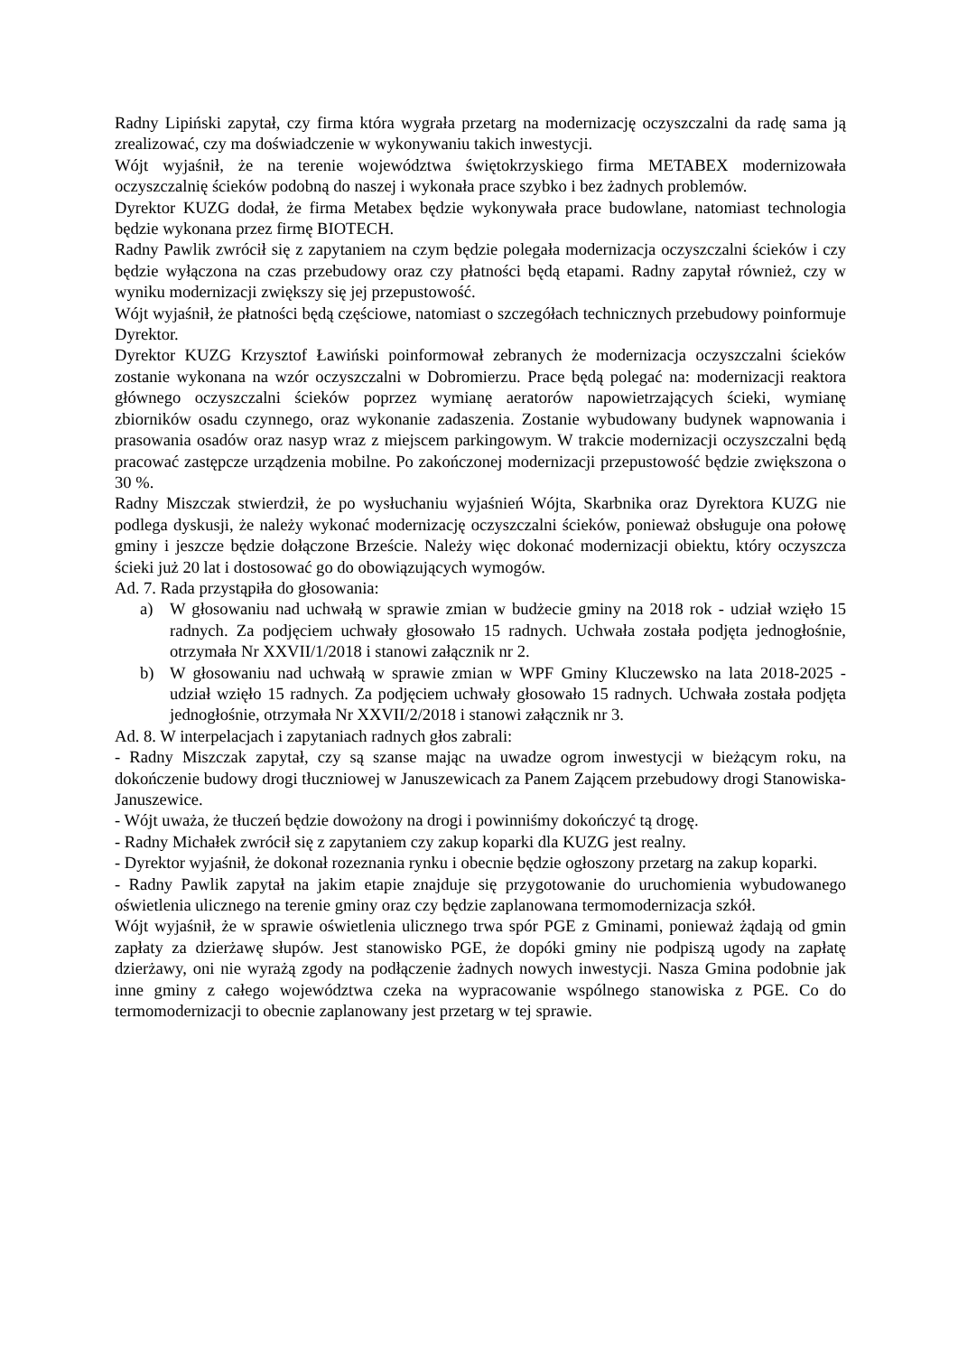Radny Lipiński zapytał, czy firma która wygrała przetarg na modernizację oczyszczalni da radę sama ją zrealizować, czy ma doświadczenie w wykonywaniu takich inwestycji.
Wójt wyjaśnił, że na terenie województwa świętokrzyskiego firma METABEX modernizowała oczyszczalnię ścieków podobną do naszej i wykonała prace szybko i bez żadnych problemów.
Dyrektor KUZG dodał, że firma Metabex będzie wykonywała prace budowlane, natomiast technologia będzie wykonana przez firmę BIOTECH.
Radny Pawlik zwrócił się z zapytaniem na czym będzie polegała modernizacja oczyszczalni ścieków i czy będzie wyłączona na czas przebudowy oraz czy płatności będą etapami. Radny zapytał również, czy w wyniku modernizacji zwiększy się jej przepustowość.
Wójt wyjaśnił, że płatności będą częściowe, natomiast o szczegółach technicznych przebudowy poinformuje Dyrektor.
Dyrektor KUZG Krzysztof Ławiński poinformował zebranych że modernizacja oczyszczalni ścieków zostanie wykonana na wzór oczyszczalni w Dobromierzu. Prace będą polegać na: modernizacji reaktora głównego oczyszczalni ścieków poprzez wymianę aeratorów napowietrzających ścieki, wymianę zbiorników osadu czynnego, oraz wykonanie zadaszenia. Zostanie wybudowany budynek wapnowania i prasowania osadów oraz nasyp wraz z miejscem parkingowym. W trakcie modernizacji oczyszczalni będą pracować zastępcze urządzenia mobilne. Po zakończonej modernizacji przepustowość będzie zwiększona o 30 %.
Radny Miszczak stwierdził, że po wysłuchaniu wyjaśnień Wójta, Skarbnika oraz Dyrektora KUZG nie podlega dyskusji, że należy wykonać modernizację oczyszczalni ścieków, ponieważ obsługuje ona połowę gminy i jeszcze będzie dołączone Brzeście. Należy więc dokonać modernizacji obiektu, który oczyszcza ścieki już 20 lat i dostosować go do obowiązujących wymogów.
Ad. 7. Rada przystąpiła do głosowania:
a) W głosowaniu nad uchwałą w sprawie zmian w budżecie gminy na 2018 rok - udział wzięło 15 radnych. Za podjęciem uchwały głosowało 15 radnych. Uchwała została podjęta jednogłośnie, otrzymała Nr XXVII/1/2018 i stanowi załącznik nr 2.
b) W głosowaniu nad uchwałą w sprawie zmian w WPF Gminy Kluczewsko na lata 2018-2025 - udział wzięło 15 radnych. Za podjęciem uchwały głosowało 15 radnych. Uchwała została podjęta jednogłośnie, otrzymała Nr XXVII/2/2018 i stanowi załącznik nr 3.
Ad. 8. W interpelacjach i zapytaniach radnych głos zabrali:
- Radny Miszczak zapytał, czy są szanse mając na uwadze ogrom inwestycji w bieżącym roku, na dokończenie budowy drogi tłuczniowej w Januszewicach za Panem Zającem przebudowy drogi Stanowiska-Januszewice.
- Wójt uważa, że tłuczeń będzie dowożony na drogi i powinniśmy dokończyć tą drogę.
- Radny Michałek zwrócił się z zapytaniem czy zakup koparki dla KUZG jest realny.
- Dyrektor wyjaśnił, że dokonał rozeznania rynku i obecnie będzie ogłoszony przetarg na zakup koparki.
- Radny Pawlik zapytał na jakim etapie znajduje się przygotowanie do uruchomienia wybudowanego oświetlenia ulicznego na terenie gminy oraz czy będzie zaplanowana termomodernizacja szkół.
Wójt wyjaśnił, że w sprawie oświetlenia ulicznego trwa spór PGE z Gminami, ponieważ żądają od gmin zapłaty za dzierżawę słupów. Jest stanowisko PGE, że dopóki gminy nie podpiszą ugody na zapłatę dzierżawy, oni nie wyrażą zgody na podłączenie żadnych nowych inwestycji. Nasza Gmina podobnie jak inne gminy z całego województwa czeka na wypracowanie wspólnego stanowiska z PGE. Co do termomodernizacji to obecnie zaplanowany jest przetarg w tej sprawie.